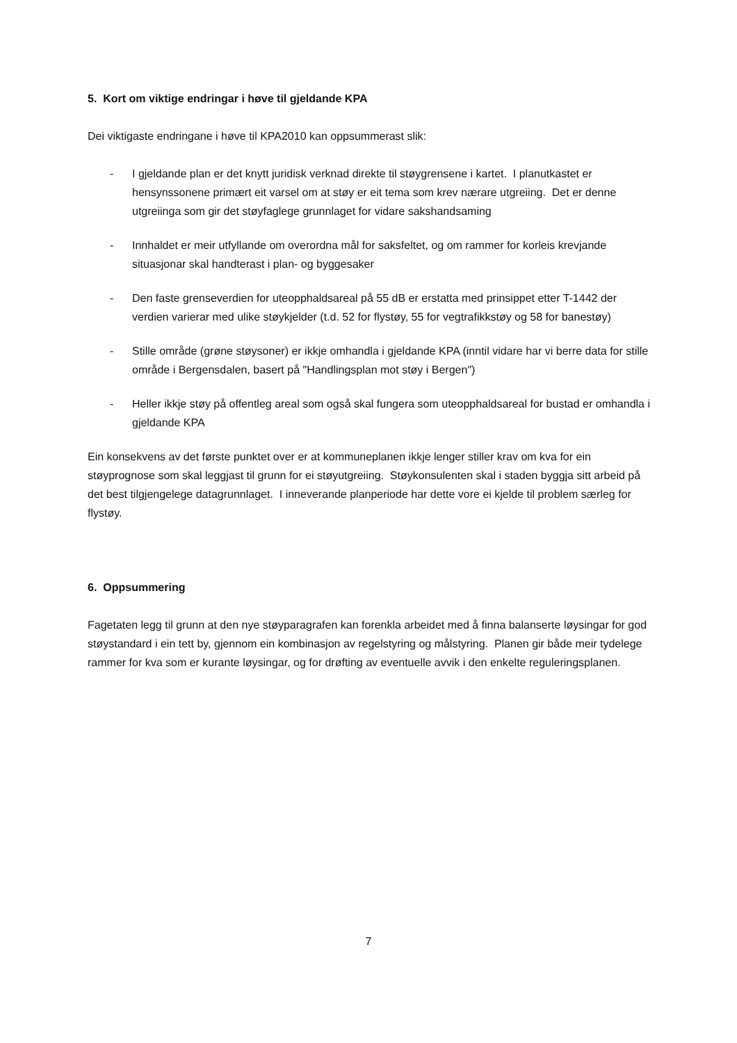5. Kort om viktige endringar i høve til gjeldande KPA
Dei viktigaste endringane i høve til KPA2010 kan oppsummerast slik:
- I gjeldande plan er det knytt juridisk verknad direkte til støygrensene i kartet. I planutkastet er hensynssonene primært eit varsel om at støy er eit tema som krev nærare utgreiing. Det er denne utgreiinga som gir det støyfaglege grunnlaget for vidare sakshandsaming
- Innhaldet er meir utfyllande om overordna mål for saksfeltet, og om rammer for korleis krevjande situasjonar skal handterast i plan- og byggesaker
- Den faste grenseverdien for uteopphaldsareal på 55 dB er erstatta med prinsippet etter T-1442 der verdien varierar med ulike støykjelder (t.d. 52 for flystøy, 55 for vegtrafikkstøy og 58 for banestøy)
- Stille område (grøne støysoner) er ikkje omhandla i gjeldande KPA (inntil vidare har vi berre data for stille område i Bergensdalen, basert på "Handlingsplan mot støy i Bergen")
- Heller ikkje støy på offentleg areal som også skal fungera som uteopphaldsareal for bustad er omhandla i gjeldande KPA
Ein konsekvens av det første punktet over er at kommuneplanen ikkje lenger stiller krav om kva for ein støyprognose som skal leggjast til grunn for ei støyutgreiing. Støykonsulenten skal i staden byggja sitt arbeid på det best tilgjengelege datagrunnlaget. I inneverande planperiode har dette vore ei kjelde til problem særleg for flystøy.
6. Oppsummering
Fagetaten legg til grunn at den nye støyparagrafen kan forenkla arbeidet med å finna balanserte løysingar for god støystandard i ein tett by, gjennom ein kombinasjon av regelstyring og målstyring. Planen gir både meir tydelege rammer for kva som er kurante løysingar, og for drøfting av eventuelle avvik i den enkelte reguleringsplanen.
7